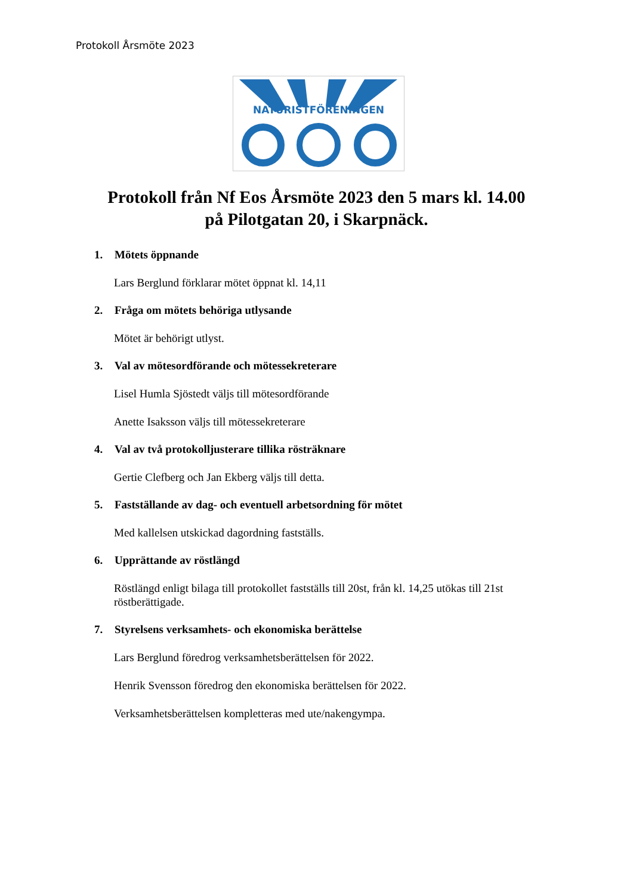Protokoll Årsmöte 2023
NATURISTFÖRENINGEN
Protokoll från Nf Eos Årsmöte 2023 den 5 mars kl. 14.00
på Pilotgatan 20, i Skarpnäck.
1. Mötets öppnande
Lars Berglund förklarar mötet öppnat kl. 14,11
2. Fråga om mötets behöriga utlysande
Mötet är behörigt utlyst.
3. Val av mötesordförande och mötessekreterare
Lisel Humla Sjöstedt väljs till mötesordförande
Anette Isaksson väljs till mötessekreterare
4. Val av två protokolljusterare tillika rösträknare
Gertie Clefberg och Jan Ekberg väljs till detta.
5. Fastställande av dag- och eventuell arbetsordning för mötet
Med kallelsen utskickad dagordning fastställs.
6. Upprättande av röstlängd
Röstlängd enligt bilaga till protokollet fastställs till 20st, från kl. 14,25 utökas till 21st röstberättigade.
7. Styrelsens verksamhets- och ekonomiska berättelse
Lars Berglund föredrog verksamhetsberättelsen för 2022.
Henrik Svensson föredrog den ekonomiska berättelsen för 2022.
Verksamhetsberättelsen kompletteras med ute/nakengympa.